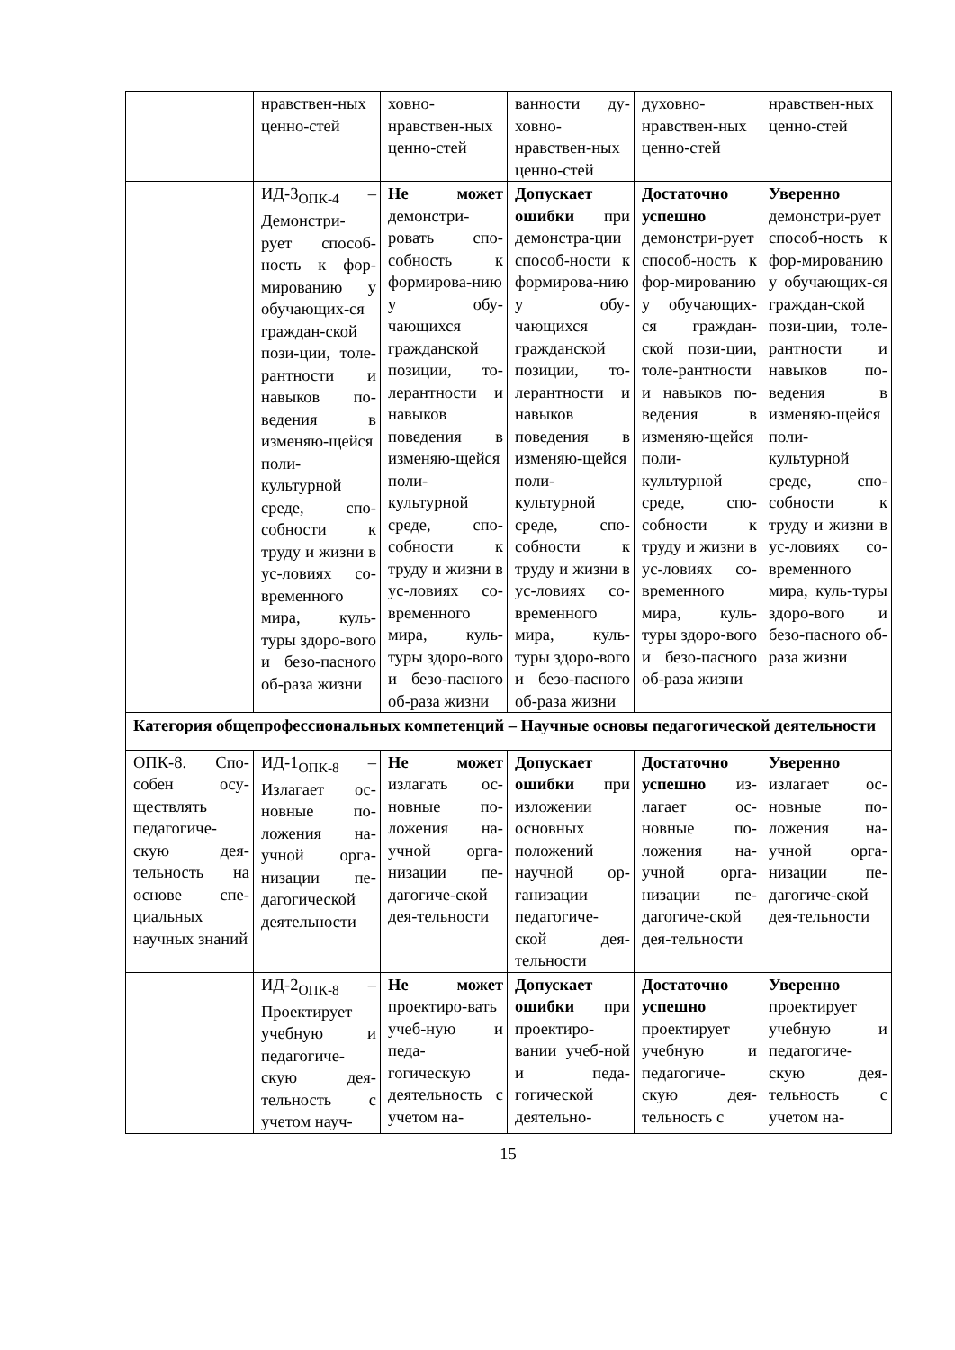| | нравствен-ных ценно-стей | ховно-нравствен-ных ценно-стей | ванности ду-ховно-нравствен-ных ценно-стей | духовно-нравствен-ных ценно-стей | нравствен-ных ценно-стей |
| | ИД-3<sub>ОПК-4</sub> – Демонстри-рует способ-ность к фор-мированию у обучающих-ся граждан-ской пози-ции, толе-рантности и навыков по-ведения в изменяю-щейся поли-культурной среде, спо-собности к труду и жизни в ус-ловиях со-временного мира, куль-туры здоро-вого и безо-пасного об-раза жизни | Не может демонстри-ровать спо-собность к формирова-нию у обу-чающихся гражданской позиции, то-лерантности и навыков поведения в изменяю-щейся поли-культурной среде, спо-собности к труду и жизни в ус-ловиях со-временного мира, куль-туры здоро-вого и безо-пасного об-раза жизни | Допускает ошибки при демонстра-ции способ-ности к формирова-нию у обу-чающихся гражданской позиции, то-лерантности и навыков поведения в изменяю-щейся поли-культурной среде, спо-собности к труду и жизни в ус-ловиях со-временного мира, куль-туры здоро-вого и безо-пасного об-раза жизни | Достаточно успешно демонстри-рует способ-ность к фор-мированию у обучающих-ся граждан-ской пози-ции, толе-рантности и навыков по-ведения в изменяю-щейся поли-культурной среде, спо-собности к труду и жизни в ус-ловиях со-временного мира, куль-туры здоро-вого и безо-пасного об-раза жизни | Уверенно демонстри-рует способ-ность к фор-мированию у обучающих-ся граждан-ской пози-ции, толе-рантности и навыков по-ведения в изменяю-щейся поли-культурной среде, спо-собности к труду и жизни в ус-ловиях со-временного мира, куль-туры здоро-вого и безо-пасного об-раза жизни |
| Категория общепрофессиональных компетенций – Научные основы педагогической деятельности | | | | | |
| ОПК-8. Спо-собен осу-ществлять педагогиче-скую дея-тельность на основе спе-циальных научных знаний | ИД-1<sub>ОПК-8</sub> – Излагает ос-новные по-ложения на-учной орга-низации пе-дагогической деятельности | Не может излагать ос-новные по-ложения на-учной орга-низации пе-дагогиче-ской дея-тельности | Допускает ошибки при изложении основных положений научной ор-ганизации педагогиче-ской дея-тельности | Достаточно успешно из-лагает ос-новные по-ложения на-учной орга-низации пе-дагогиче-ской дея-тельности | Уверенно излагает ос-новные по-ложения на-учной орга-низации пе-дагогиче-ской дея-тельности |
| | ИД-2<sub>ОПК-8</sub> – Проектирует учебную и педагогиче-скую дея-тельность с учетом науч- | Не может проектиро-вать учеб-ную и педа-гогическую деятельность с учетом на- | Допускает ошибки при проектиро-вании учеб-ной и педа-гогической деятельно- | Достаточно успешно проектирует учебную и педагогиче-скую дея-тельность с | Уверенно проектирует учебную и педагогиче-скую дея-тельность с учетом на- |
15